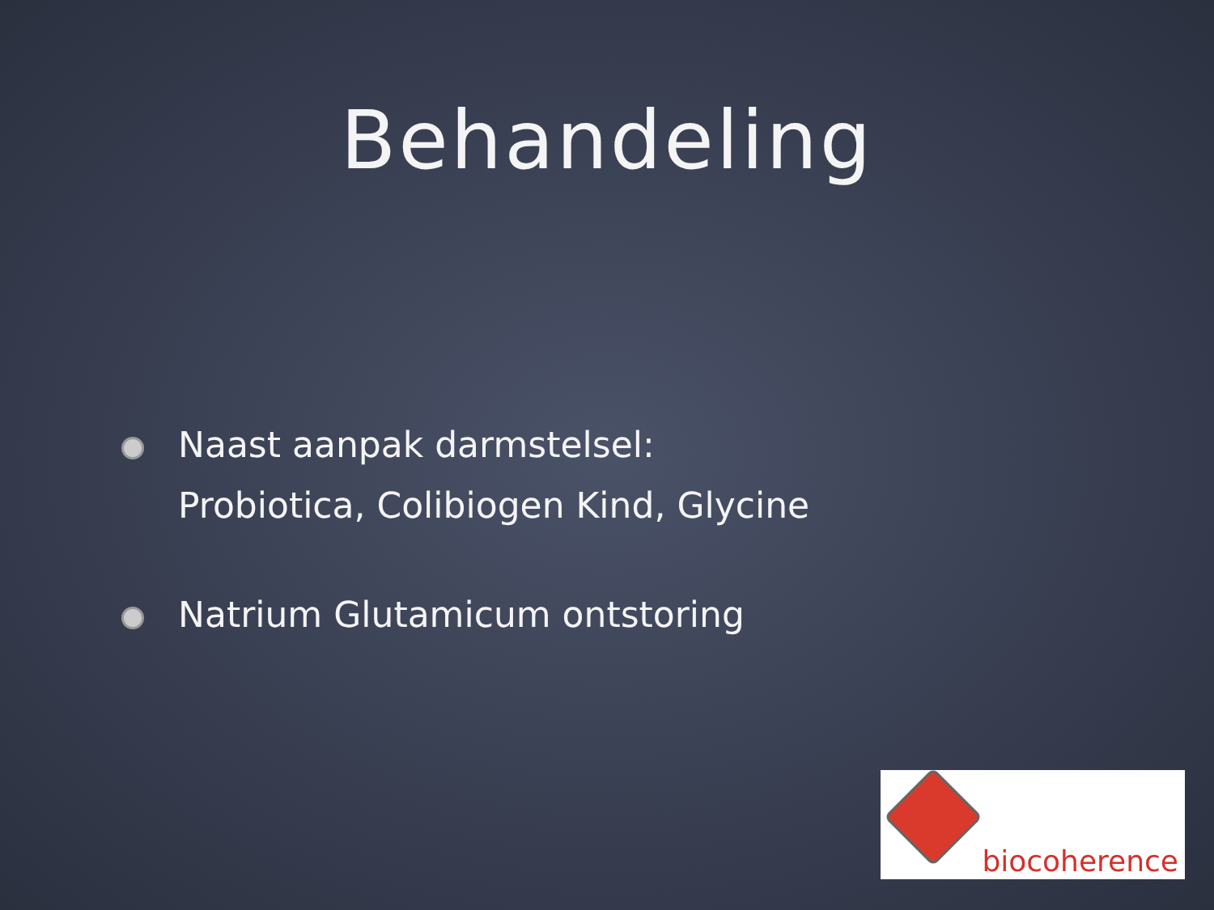Behandeling
Naast aanpak darmstelsel:
Probiotica, Colibiogen Kind, Glycine
Natrium Glutamicum ontstoring
biocoherence